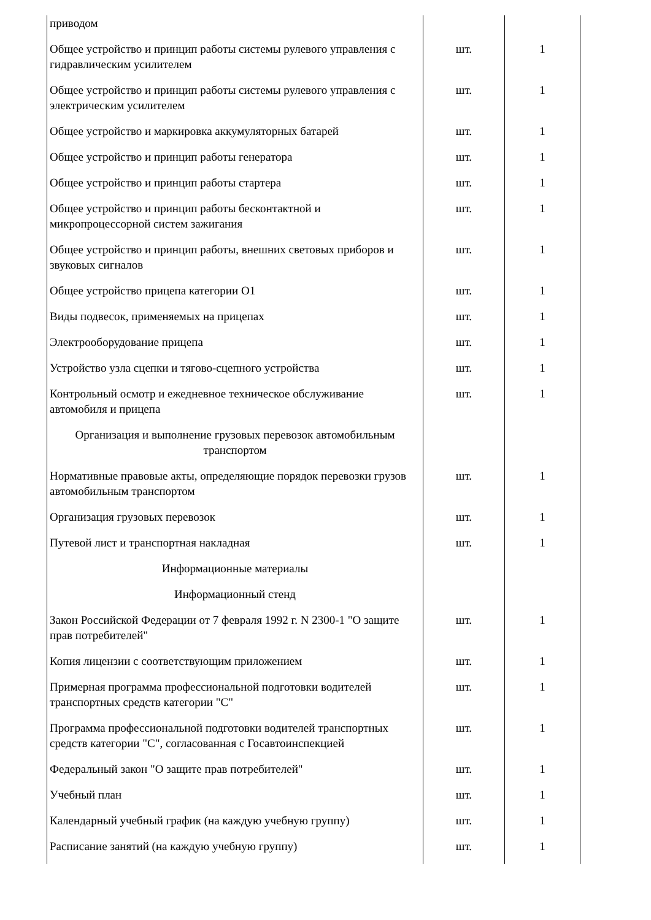| приводом | | |
| Общее устройство и принцип работы системы рулевого управления с гидравлическим усилителем | шт. | 1 |
| Общее устройство и принцип работы системы рулевого управления с электрическим усилителем | шт. | 1 |
| Общее устройство и маркировка аккумуляторных батарей | шт. | 1 |
| Общее устройство и принцип работы генератора | шт. | 1 |
| Общее устройство и принцип работы стартера | шт. | 1 |
| Общее устройство и принцип работы бесконтактной и микропроцессорной систем зажигания | шт. | 1 |
| Общее устройство и принцип работы, внешних световых приборов и звуковых сигналов | шт. | 1 |
| Общее устройство прицепа категории О1 | шт. | 1 |
| Виды подвесок, применяемых на прицепах | шт. | 1 |
| Электрооборудование прицепа | шт. | 1 |
| Устройство узла сцепки и тягово-сцепного устройства | шт. | 1 |
| Контрольный осмотр и ежедневное техническое обслуживание автомобиля и прицепа | шт. | 1 |
| Организация и выполнение грузовых перевозок автомобильным транспортом | | |
| Нормативные правовые акты, определяющие порядок перевозки грузов автомобильным транспортом | шт. | 1 |
| Организация грузовых перевозок | шт. | 1 |
| Путевой лист и транспортная накладная | шт. | 1 |
| Информационные материалы | | |
| Информационный стенд | | |
| Закон Российской Федерации от 7 февраля 1992 г. N 2300-1 "О защите прав потребителей" | шт. | 1 |
| Копия лицензии с соответствующим приложением | шт. | 1 |
| Примерная программа профессиональной подготовки водителей транспортных средств категории "C" | шт. | 1 |
| Программа профессиональной подготовки водителей транспортных средств категории "C", согласованная с Госавтоинспекцией | шт. | 1 |
| Федеральный закон "О защите прав потребителей" | шт. | 1 |
| Учебный план | шт. | 1 |
| Календарный учебный график (на каждую учебную группу) | шт. | 1 |
| Расписание занятий (на каждую учебную группу) | шт. | 1 |